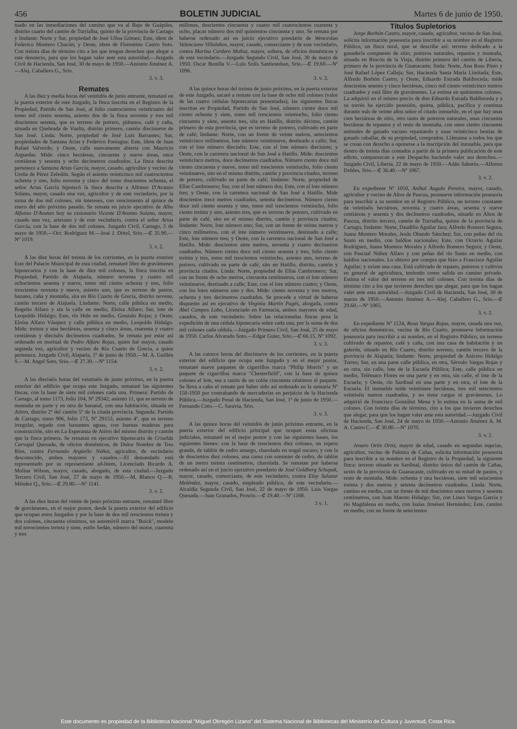456 BOLETIN JUDICIAL Martes 6 de junio de 1950.
tuado en las inmediaciones del camino que va al Bajo de Guápiles, distrito cuarto del cantón de Turrialba, quinto de la provincia de Cartago y lindante: Norte y Sur, propiedad de José Ulloa Gómez; Este, idem de Federico Montero Chacón; y Oeste, idem de Florentino Castro Soto. Con treinta días de término cito a los que tengan derechos que alegar a este denuncio, para que los hagan valer ante esta autoridad.—Juzgado Civil de Hacienda, San José, 30 de mayo de 1950.—Antonio Jiménez A.—Alej. Caballero G., Srio.
3. v. 3.
Remates
A las diez y media horas del veintidós de junio entrante, remataré en la puerta exterior de este Juzgado, la finca inscrita en el Registro de la Propiedad, Partido de San José, al folio cuatrocientos veinticuatro del tomo mil ciento sesenta, asiento dos de la finca noventa y tres mil doscientos setenta, que es terreno de potrero, plátanos, café y caña, situada en Quebrada de Vuelta, distrito primero, cantón diecinueve de San José. Linda: Norte, propiedad de José Luis Barrantes; Sur, propiedades de Santana Arias y Federico Paniagua; Este, ídem de Juan Rafael Valverde; y Oeste, calle nuevamente abierta con Mauricio Arguedas. Mide: cinco hectáreas, cincuenta y nueve áreas, once centiáreas y sesenta y ocho decímetros cuadrados. La finca descrita pertenece a Santana Arias García, mayor, casado, agricultor y vecino de Ureña de Pérez Zeledón. Según el asiento veinticinco mil cuatrocientos ochenta y uno, folio noventa y cinco del tomo doscientos ochenta, el señor Arias García hipotecó la finca descrita a Alfonso D'Avanzo Solano, mayor, casado una vez, agricultor y de este vecindario, por la suma de dos mil colones, sin intereses, con vencimiento al quince de enero del año próximo pasado. Se remata en juicio ejecutivo de Albo Alfonso D'Avanzo hoy su cesionario Vicente D'Avanzo Solano, mayor, casado una vez, artesano y de este vecindario, contra el señor Arias García, con la base de dos mil colones. Juzgado Civil, Cartago, 5 de mayo de 1950.—Oct. Rodríguez M.—José J. Dittel, Srio.—₡ 35.90.—Nº 1019.
3. v. 2.
A las diez horas del treinta de los corrientes, en la puerta exterior Este del Palacio Municipal de esta ciudad, remataré libre de gravámenes hipotecarios y con la base de diez mil colones, la finca inscrita en Propiedad, Partido de Alajuela, número noventa y cuatro mil ochocientos sesenta y nueve, tomo mil ciento ochenta y tres, folio trescientos noventa y nueve, asiento uno, que es terreno de pastos, banano, caña y montaña, sita en Río Cuarto de Grecia, distrito noveno, cantón tercero de Alajuela. Lindante: Norte, calle pública en medio, Rogelio Alfaro y sin la calle en medio, Eloísa Alfaro; Sur, lote de Leopoldo Hidalgo; Este, río Hule en medio, Gonzalo Rojas; y Oeste, Eloísa Alfaro Vásquez y calle pública en medio, Leopoldo Hidalgo. Mide: treinta y una hectáreas, sesenta y cinco áreas, cuarenta y cuatro centiáreas y dieciséis decímetros cuadrados. Se remata por estar así ordenado en mortual de Pedro Alfaro Rojas, quien fué mayor, casado segunda vez, agricultor y vecino de Río Cuarto de Grecia, a quien pertenece. Juzgado Civil, Alajuela, 1º de junio de 1950.—M. A. Guillén S.—M. Angel Soto, Srio.—₡ 27.30.—Nº 1154.
3. v. 2.
A las dieciséis horas del veintiséis de junio próximo, en la puerta exterior del edificio que ocupa este Juzgado, remataré las siguientes fincas, con la base de siete mil colones cada una. Primera: Partido de Cartago, al tomo 1173, folio 104, Nº 29342, asiento 11, que es terreno de montaña en parte y en otra de bananal, con una habitación, situada en Atirro, distrito 2º del cantón 5º de la citada provincia. Segunda: Partido de Cartago, tomo 906, folio 173, Nº 29153, asiento 4º, que es terreno irregular, regado con bastantes aguas, con buenas maderas para construcción, sito en La Esperanza de Atirro del mismo distrito y cantón que la finca primera. Se rematan en ejecutivo hipotecario de Criselda Carvajal Quesada, de oficios domésticos, de Dulce Nombre de Tres Ríos, contra Fernando Argüello Núñez, agricultor, de vecindario desconocido, ambos mayores y casados.—El demandado está representado por su representante ad-litem, Licenciado Ricardo A. Molina Wilson, mayor, casado, abogado, de esta ciudad.—Juzgado Tercero Civil, San José, 27 de mayo de 1950.—M. Blanco Q.—R. Méndez Q., Srio.—₡ 29.80.—Nº 1141.
3. v. 2.
A las diez horas del veinte de junio próximo entrante, remataré libre de gravámenes, en el mejor postor, desde la puerta exterior del edificio que ocupan estos Juzgados y por la base de dos mil trescientos treinta y dos colones, cincuenta céntimos, un automóvil marca "Buick", modelo mil novecientos treinta y siete, estilo Sedán, número del motor, cuarenta y tres
millones, doscientos cincuenta y cuatro mil cuatrocientos cuarenta y ocho, placas número dos mil quinientos cincuenta y uno. Se remata por haberse ordenado así en juicio ejecutivo prendario de Wenceslao Valenciano Villalobos, mayor, casado, comerciante y de este vecindario, contra Marina Cordero Muñoz, mayor, soltera, de oficios domésticos y de este vecindario.—Juzgado Segundo Civil, San José, 30 de mayo de 1950. Oscar Bonilla V.—Luis Solís Santiesteban, Srio.—₡ 19.60.—Nº 1096.
3. v. 3.
A las quince horas del treinta de junio próximo, en la puerta exterior de este Juzgado, sacaré a remate con la base de ocho mil colones (valor de las cuatro cédulas hipotecarias presentadas), las siguientes fincas inscritas en Propiedad, Partido de San José, número ciento doce mil ciento ochenta y siete, tomo mil trescientos veintiocho, folio ciento cincuenta y siete, asiento tres, sita en Hatillo, distrito décimo, cantón primero de esta provincia, que es terreno de potrero, cultivado en parte de café; lindante: Norte, con un frente de veinte metros, setecientos veinticinco milímetros, lote número veintinueve, destinado a calle; Sur, con el lote número dieciséis; Este, con el lote número diecisiete; y Oeste, con la carretera nacional de San José a Hatillo. Mide: doscientos veinticinco metros, doce decímetros cuadrados. Número ciento doce mil ciento cincuenta y nueve, tomo mil trescientos veintiocho, folio ciento veintinueve, sito en el mismo distrito, cantón y provincia citados, terreno de potrero, cultivado en parte de café; lindante: Norte, propiedad de Elías Cambronero; Sur, con el lote número dos; Este, con el lote número tres; y Oeste, con la carretera nacional de San José a Hatillo. Mide doscientos trece metros cuadrados, setenta decímetros. Número ciento doce mil ciento sesenta y uno, tomo mil trescientos veintiocho, folio ciento treinta y uno, asiento tres, que es terreno de potrero, cultivado en parte de café, sito en el mismo distrito, cantón y provincia citados; lindante: Norte, lote número uno; Sur, con un frente de veinte metros y cinco milímetros, con el lote número veintinueve, destinado a calle; Este, lote número tres; y Oeste, con la carretera nacional de San José a Hatillo. Mide: doscientos siete metros, noventa y cuatro decímetros cuadrados. Número ciento doce mil ciento sesenta y tres, folio ciento treinta y tres, tomo mil trescientos veintiocho, asiento uno, terreno de potrero, cultivado en parte de café, sito en Hatillo, distrito, cantón y provincia citados. Linda: Norte, propiedad de Elías Cambronero; Sur, con un frente de ocho metros, cincuenta centímetros, con el lote número veintinueve, destinado a calle; Este, con el lote número cuatro; y Oeste, con los lotes números uno y dos. Mide: ciento noventa y tres metros, ochenta y tres decímetros cuadrados. Se procede a virtud de haberse dispuesto así en ejecutivo de Virginia Martín Pagés, abogada, contra Abel Campos Lobo, Licenciado en Farmacia, ambos mayores de edad, casados, de este vecindario. Sobre las relacionadas fincas pesa la expedición de una cédula hipotecaria sobre cada una, por la suma de dos mil colones cada cédula.—Juzgado Primero Civil, San José, 25 de mayo de 1950. Carlos Alvarado Soto.—Edgar Guier, Srio.—₡ 66.15. Nº 1092.
3. v. 3.
A las catorce horas del diecinueve de los corrientes, en la puerta exterior del edificio que ocupa este Juzgado y en el mejor postor, remataré nueve paquetes de cigarrillos marca "Philip Morris" y un paquete de cigarrillos marca "Chesterfield", con la base de quince colones el lote, sea a razón de un colón cincuenta céntimos el paquete. Se lleva a cabo el remate por haber sido así ordenado en la sumaria Nº 150-1950 por contrabando de mercaderías en perjuicio de la Hacienda Pública.—Juzgado Penal de Hacienda, San José, 1º de junio de 1950.—Fernando Coto.—C. Saravia, Srio.
3. v. 3.
A las quince horas del veintidós de junio próximo entrante, en la puerta exterior del edificio principal que ocupan estas oficinas judiciales, remataré en el mejor postor y con las siguientes bases, los siguientes bienes: con la base de trescientos diez colones, un ropero grande, de tablón de cedro amargo, charolado en nogal oscuro; y con la de doscientos diez colones, una cama con sommier de cedro, de tablón de un metro treinta centímetros, charolada. Se rematan por haberse ordenado así en el juicio ejecutivo prendario de José Goldberg Schupak, mayor, casado, comerciante, de este vecindario, contra Eloy Salazar Meléndez, mayor, casado, empleado público, de este vecindario.—Alcaldía Segunda Civil, San José, 22 de mayo de 1950. Luis Vargas Quesada.—Juan Granados, Prosrio.—₡ 19.40.—Nº 1168.
3 v. 1.
Títulos Supletorios
Jorge Borbón Castro, mayor, casado, agricultor, vecino de San José, solicita información posesoria para inscribir a su nombre en el Registro Público, un finca rural, que se describe así: terreno dedicado a la ganadería compuesto de sitio, potreros naturales, repastos y montaña, situado en Rincón de la Vieja, distrito primero del cantón de Liberia, primero de la provincia de Guanacaste; linda: Norte, Ana Ross Pinto y José Rafael López Calleja; Sur, Hacienda Santa María Limitada; Este, Alfredo Borbón Castro; y Oeste, Eduardo Estrada Baldioceda; mide doscientas setenta y cinco hectáreas, cinco mil ciento veinticinco metros cuadrados y está libre de gravámenes. La estima en quinientos colones. La adquirió en el mismo precio de don Eduardo Estrada Baldioceda y a su través ha ejercido posesión, quieta, pública, pacífica y continua durante más de veinte años sobre el citado inmueble, en el que hay unas cien hectáreas de sitio, otro tanto de potreros naturales, unas cincuenta hectáreas de repastos y el resto de montaña, con unos ciento cincuenta animales de ganado vacuno repastando y unas veinticinco bestias de ganado caballar, de su propiedad, comprados. Llámanse a todos los que se crean con derecho a oponerse a la inscripción del inmueble, para que dentro de treinta días contados a partir de la primera publicación de este edicto, comparezcan a este Despacho haciendo valer sus derechos.—Juzgado Civil, Liberia, 22 de mayo de 1950.—Adán Saborío.—Alfonso Dobles, Srio.—₡ 36.40.—Nº 1067.
3. v. 2.
En expediente Nº 1050, Aníbal Augulo Pereira, mayor, casado, agricultor y vecino de Altos de Pascua, promueve información posesoria para inscribir a su nombre en el Registro Público, un terreno constante de veintiséis hectáreas, noventa y cuatro áreas, sesenta y nueve centiáreas y sesenta y dos decímetros cuadrados, situado en Altos de Pascua, distrito tercero, cantón de Turrialba, quinto de la provincia de Cartago; lindante: Norte, Daudilio Aguilar Jara; Alfredo Romero Segura, Juana Montero Morales, Jesús Obando Sánchez; Sur, con peñas del río Susto en medio, con baldíos nacionales; Este, con Octavio Aguilar Rodríguez, Juana Montero Morales y Alfredo Romero Segura; y Oeste, con Pascual Núñez Alfaro y con peñas del río Susto en medio, con baldíos nacionales. Lo obtuvo por compra que hizo a Francisco Aguilar Aguilar; y existe una casa. Está cultivado de repasto, potreros y cultivos en general de agricultura, teniendo como salida un camino privado. Estima el valor del terreno en tres mil colones. Con treinta días de término cito a los que tuvieren derechos que alegar, para que los hagan valer ante esta autoridad.—Juzgado Civil de Hacienda, San José, 30 de marzo de 1950.—Antonio Jiménez A.—Alej. Caballero G., Srio.—₡ 29.60.—Nº 1065.
3. v. 2.
En expediente Nº 1124, Rosa Vargas Rojas, mayor, casada una vez, de oficios domésticos, vecina de Río Cuarto, promueve información posesoria para inscribir a su nombre, en el Registro Público, un terreno cultivado de repastos, café y caña, con una casa de habitación y un galerón, situado en Río Cuarto, distrito noveno, cantón tercero de la provincia de Alajuela; lindante: Norte, propiedad de Aniceto Hidalgo Torres; Sur, en una parte calle pública, en otra, Sérvulo Vargas Rojas y en otra, sin calle, lote de la Escuela Pública; Este, calle pública en medio, Telémaco Flores en una parte y en otra, sin calle, el lote de la Escuela; y Oeste, río Sardinal en una parte y en otra, el lote de la Escuela. El inmueble mide veintisiete hectáreas, tres mil setecientos veintiséis metros cuadrados, y no tiene cargas ni gravámenes. Lo adquirió de Francisco González Mena y lo estima en la suma de mil colones. Con treinta días de término, cito a los que tuvieren derechos que alegar, para que los hagan valer ante esta autoridad.—Juzgado Civil de Hacienda, San José, 24 de mayo de 1950.—Antonio Jiménez A. M. A. Castro C.—₡ 30.80.—Nº 1070.
3. v. 2.
Jenaro Ortiz Ortiz, mayor de edad, casado en segundas nupcias, agricultor, vecino de Palmira de Cañas, solicita información posesoria para inscribir a su nombre en el Registro de la Propiedad, la siguiente finca: terreno situado en Sardinal, distrito único del cantón de Cañas, sexto de la provincia de Guanacaste, cultivado en su mitad de pastos, y resto de montaña. Mide: ochenta y una hectáreas, siete mil seiscientos treinta y dos metros y setenta decímetros cuadrados. Linda: Norte, camino en medio, con un frente de mil doscientos once metros y sesenta centímetros, con Juan Maroto Hidalgo; Sur, con Lineo Vargas García y río Magdalena en medio, con Isaías Jiménez Hernández; Este, camino en medio, con un frente de setecientos
Este documento es propiedad de la Biblioteca Nacional "Miguel Obregón Lizano" del Sistema Nacional de Bibliotecas del Ministerio de Cultura y Juventud, Costa Rica.